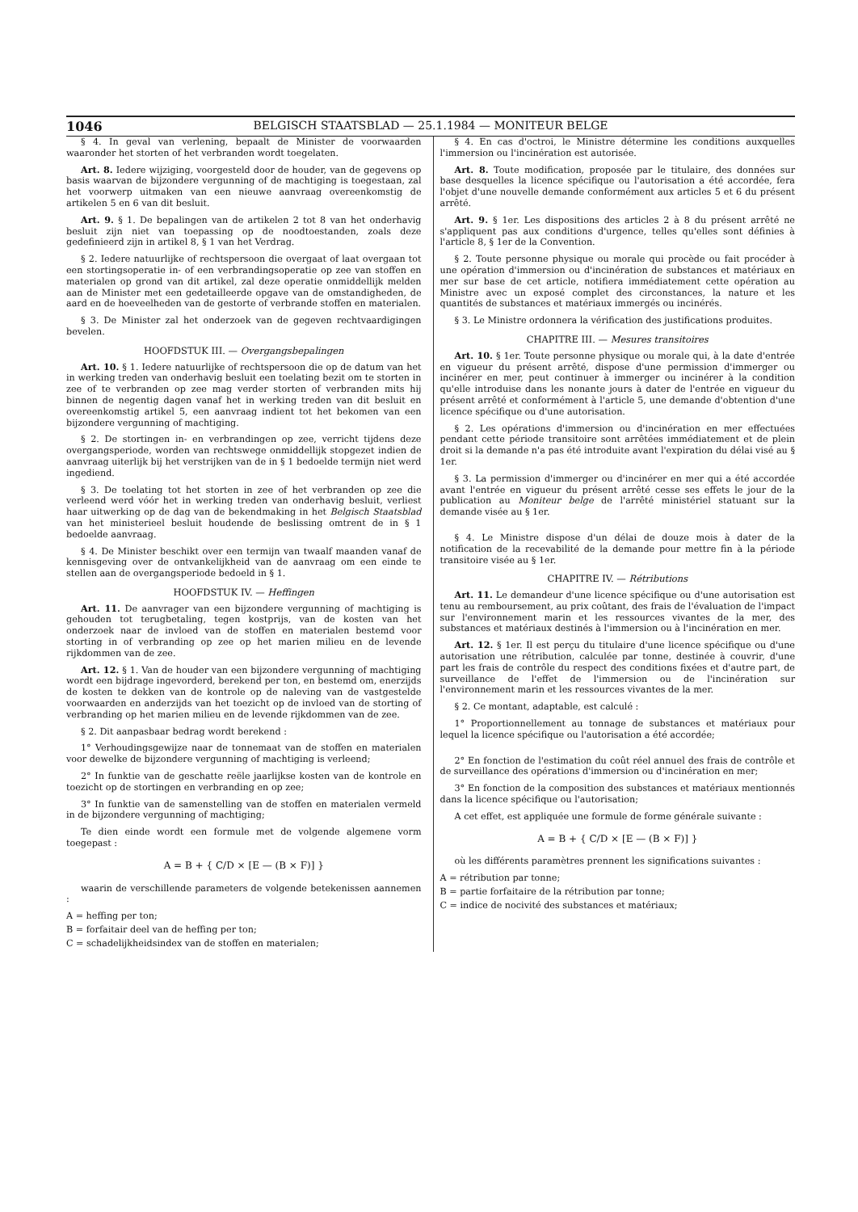1046 BELGISCH STAATSBLAD — 25.1.1984 — MONITEUR BELGE
§ 4. In geval van verlening, bepaalt de Minister de voorwaarden waaronder het storten of het verbranden wordt toegelaten.
Art. 8. Iedere wijziging, voorgesteld door de houder, van de gegevens op basis waarvan de bijzondere vergunning of de machtiging is toegestaan, zal het voorwerp uitmaken van een nieuwe aanvraag overeenkomstig de artikelen 5 en 6 van dit besluit.
Art. 9. § 1. De bepalingen van de artikelen 2 tot 8 van het onderhavig besluit zijn niet van toepassing op de noodtoestanden, zoals deze gedefinieerd zijn in artikel 8, § 1 van het Verdrag.
§ 2. Iedere natuurlijke of rechtspersoon die overgaat of laat overgaan tot een stortingsoperatie in- of een verbrandingsoperatie op zee van stoffen en materialen op grond van dit artikel, zal deze operatie onmiddellijk melden aan de Minister met een gedetailleerde opgave van de omstandigheden, de aard en de hoeveelheden van de gestorte of verbrande stoffen en materialen.
§ 3. De Minister zal het onderzoek van de gegeven rechtvaardigingen bevelen.
HOOFDSTUK III. — Overgangsbepalingen
Art. 10. § 1. Iedere natuurlijke of rechtspersoon die op de datum van het in werking treden van onderhavig besluit een toelating bezit om te storten in zee of te verbranden op zee mag verder storten of verbranden mits hij binnen de negentig dagen vanaf het in werking treden van dit besluit en overeenkomstig artikel 5, een aanvraag indient tot het bekomen van een bijzondere vergunning of machtiging.
§ 2. De stortingen in- en verbrandingen op zee, verricht tijdens deze overgangsperiode, worden van rechtswege onmiddellijk stopgezet indien de aanvraag uiterlijk bij het verstrijken van de in § 1 bedoelde termijn niet werd ingediend.
§ 3. De toelating tot het storten in zee of het verbranden op zee die verleend werd vóór het in werking treden van onderhavig besluit, verliest haar uitwerking op de dag van de bekendmaking in het Belgisch Staatsblad van het ministerieel besluit houdende de beslissing omtrent de in § 1 bedoelde aanvraag.
§ 4. De Minister beschikt over een termijn van twaalf maanden vanaf de kennisgeving over de ontvankelijkheid van de aanvraag om een einde te stellen aan de overgangsperiode bedoeld in § 1.
HOOFDSTUK IV. — Heffingen
Art. 11. De aanvrager van een bijzondere vergunning of machtiging is gehouden tot terugbetaling, tegen kostprijs, van de kosten van het onderzoek naar de invloed van de stoffen en materialen bestemd voor storting in of verbranding op zee op het marien milieu en de levende rijkdommen van de zee.
Art. 12. § 1. Van de houder van een bijzondere vergunning of machtiging wordt een bijdrage ingevorderd, berekend per ton, en bestemd om, enerzijds de kosten te dekken van de kontrole op de naleving van de vastgestelde voorwaarden en anderzijds van het toezicht op de invloed van de storting of verbranding op het marien milieu en de levende rijkdommen van de zee.
§ 2. Dit aanpasbaar bedrag wordt berekend :
1° Verhoudingsgewijze naar de tonnemaat van de stoffen en materialen voor dewelke de bijzondere vergunning of machtiging is verleend;
2° In funktie van de geschatte reële jaarlijkse kosten van de kontrole en toezicht op de stortingen en verbranding en op zee;
3° In funktie van de samenstelling van de stoffen en materialen vermeld in de bijzondere vergunning of machtiging;
Te dien einde wordt een formule met de volgende algemene vorm toegepast :
A = B + { C/D × [E — (B × F)] }
waarin de verschillende parameters de volgende betekenissen aannemen :
A = heffing per ton;
B = forfaitair deel van de heffing per ton;
C = schadelijkheidsindex van de stoffen en materialen;
§ 4. En cas d'octroi, le Ministre détermine les conditions auxquelles l'immersion ou l'incinération est autorisée.
Art. 8. Toute modification, proposée par le titulaire, des données sur base desquelles la licence spécifique ou l'autorisation a été accordée, fera l'objet d'une nouvelle demande conformément aux articles 5 et 6 du présent arrêté.
Art. 9. § 1er. Les dispositions des articles 2 à 8 du présent arrêté ne s'appliquent pas aux conditions d'urgence, telles qu'elles sont définies à l'article 8, § 1er de la Convention.
§ 2. Toute personne physique ou morale qui procède ou fait procéder à une opération d'immersion ou d'incinération de substances et matériaux en mer sur base de cet article, notifiera immédiatement cette opération au Ministre avec un exposé complet des circonstances, la nature et les quantités de substances et matériaux immergés ou incinérés.
§ 3. Le Ministre ordonnera la vérification des justifications produites.
CHAPITRE III. — Mesures transitoires
Art. 10. § 1er. Toute personne physique ou morale qui, à la date d'entrée en vigueur du présent arrêté, dispose d'une permission d'immerger ou incinérer en mer, peut continuer à immerger ou incinérer à la condition qu'elle introduise dans les nonante jours à dater de l'entrée en vigueur du présent arrêté et conformément à l'article 5, une demande d'obtention d'une licence spécifique ou d'une autorisation.
§ 2. Les opérations d'immersion ou d'incinération en mer effectuées pendant cette période transitoire sont arrêtées immédiatement et de plein droit si la demande n'a pas été introduite avant l'expiration du délai visé au § 1er.
§ 3. La permission d'immerger ou d'incinérer en mer qui a été accordée avant l'entrée en vigueur du présent arrêté cesse ses effets le jour de la publication au Moniteur belge de l'arrêté ministériel statuant sur la demande visée au § 1er.
§ 4. Le Ministre dispose d'un délai de douze mois à dater de la notification de la recevabilité de la demande pour mettre fin à la période transitoire visée au § 1er.
CHAPITRE IV. — Rétributions
Art. 11. Le demandeur d'une licence spécifique ou d'une autorisation est tenu au remboursement, au prix coûtant, des frais de l'évaluation de l'impact sur l'environnement marin et les ressources vivantes de la mer, des substances et matériaux destinés à l'immersion ou à l'incinération en mer.
Art. 12. § 1er. Il est perçu du titulaire d'une licence spécifique ou d'une autorisation une rétribution, calculée par tonne, destinée à couvrir, d'une part les frais de contrôle du respect des conditions fixées et d'autre part, de surveillance de l'effet de l'immersion ou de l'incinération sur l'environnement marin et les ressources vivantes de la mer.
§ 2. Ce montant, adaptable, est calculé :
1° Proportionnellement au tonnage de substances et matériaux pour lequel la licence spécifique ou l'autorisation a été accordée;
2° En fonction de l'estimation du coût réel annuel des frais de contrôle et de surveillance des opérations d'immersion ou d'incinération en mer;
3° En fonction de la composition des substances et matériaux mentionnés dans la licence spécifique ou l'autorisation;
A cet effet, est appliquée une formule de forme générale suivante :
A = B + { C/D × [E — (B × F)] }
où les différents paramètres prennent les significations suivantes :
A = rétribution par tonne;
B = partie forfaitaire de la rétribution par tonne;
C = indice de nocivité des substances et matériaux;